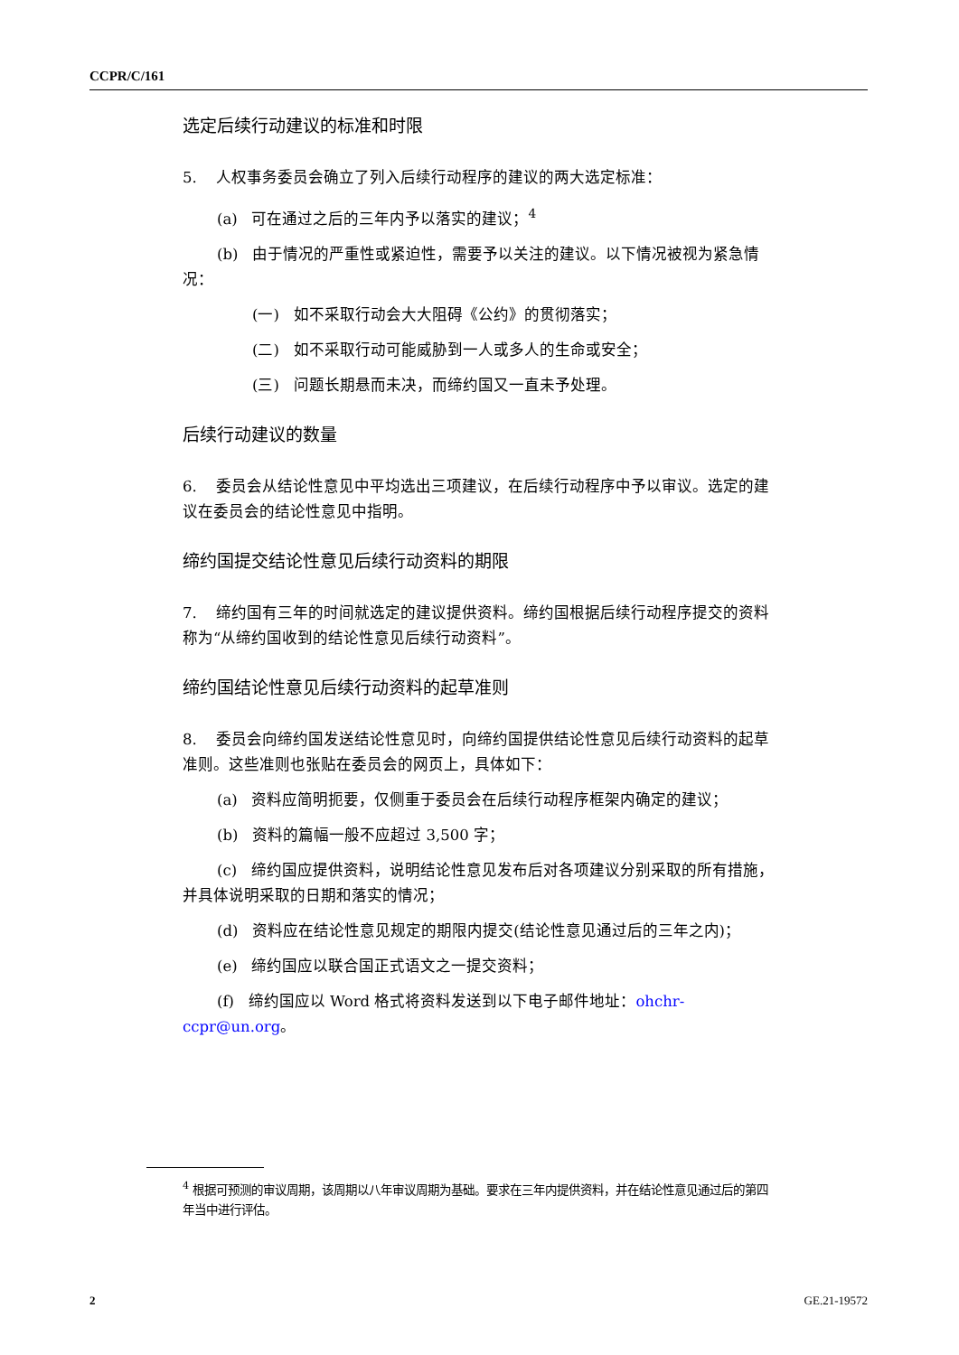CCPR/C/161
选定后续行动建议的标准和时限
5. 人权事务委员会确立了列入后续行动程序的建议的两大选定标准：
(a) 可在通过之后的三年内予以落实的建议；<sup>4</sup>
(b) 由于情况的严重性或紧迫性，需要予以关注的建议。以下情况被视为紧急情况：
(一) 如不采取行动会大大阻碍《公约》的贯彻落实；
(二) 如不采取行动可能威胁到一人或多人的生命或安全；
(三) 问题长期悬而未决，而缔约国又一直未予处理。
后续行动建议的数量
6. 委员会从结论性意见中平均选出三项建议，在后续行动程序中予以审议。选定的建议在委员会的结论性意见中指明。
缔约国提交结论性意见后续行动资料的期限
7. 缔约国有三年的时间就选定的建议提供资料。缔约国根据后续行动程序提交的资料称为“从缔约国收到的结论性意见后续行动资料”。
缔约国结论性意见后续行动资料的起草准则
8. 委员会向缔约国发送结论性意见时，向缔约国提供结论性意见后续行动资料的起草准则。这些准则也张贴在委员会的网页上，具体如下：
(a) 资料应简明扼要，仅侧重于委员会在后续行动程序框架内确定的建议；
(b) 资料的篇幅一般不应超过 3,500 字；
(c) 缔约国应提供资料，说明结论性意见发布后对各项建议分别采取的所有措施，并具体说明采取的日期和落实的情况；
(d) 资料应在结论性意见规定的期限内提交(结论性意见通过后的三年之内)；
(e) 缔约国应以联合国正式语文之一提交资料；
(f) 缔约国应以 Word 格式将资料发送到以下电子邮件地址：ohchr-ccpr@un.org。
<sup>4</sup> 根据可预测的审议周期，该周期以八年审议周期为基础。要求在三年内提供资料，并在结论性意见通过后的第四年当中进行评估。
2 GE.21-19572